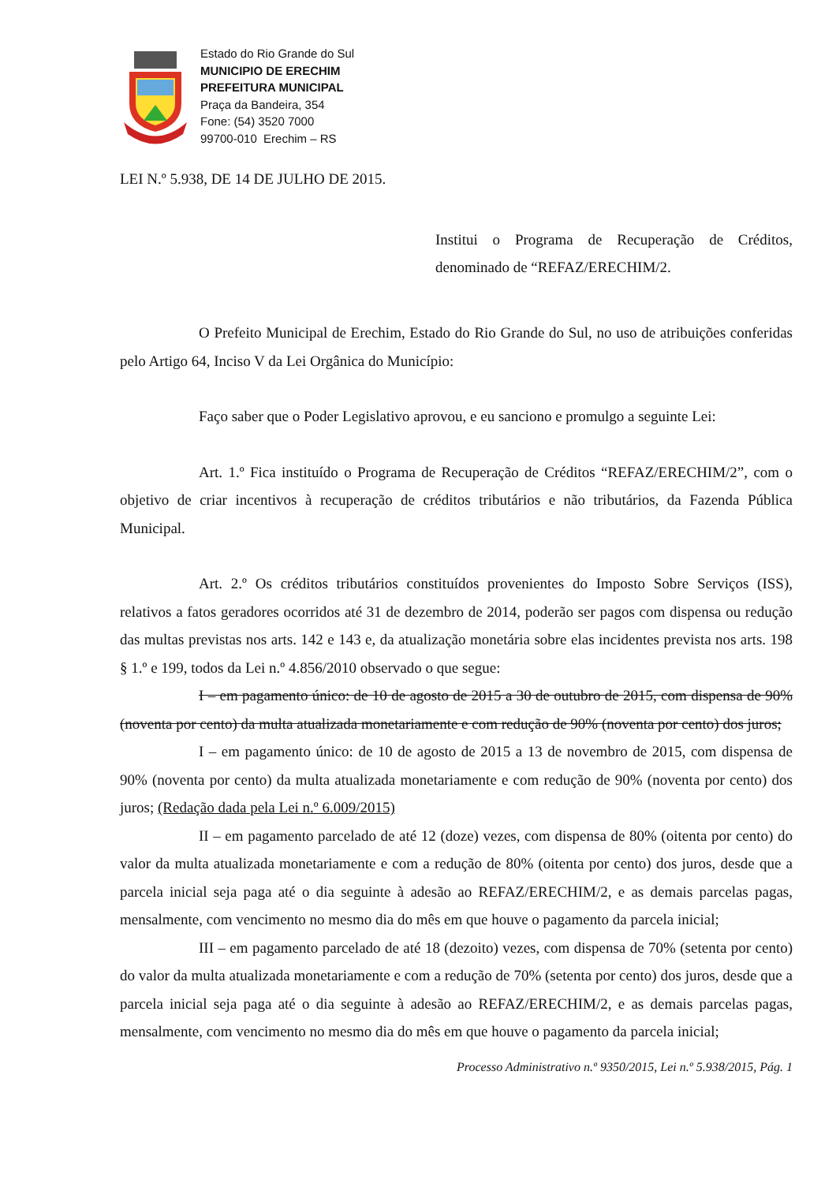Estado do Rio Grande do Sul
MUNICIPIO DE ERECHIM
PREFEITURA MUNICIPAL
Praça da Bandeira, 354
Fone: (54) 3520 7000
99700-010 Erechim – RS
LEI N.º 5.938, DE 14 DE JULHO DE 2015.
Institui o Programa de Recuperação de Créditos, denominado de “REFAZ/ERECHIM/2.
O Prefeito Municipal de Erechim, Estado do Rio Grande do Sul, no uso de atribuições conferidas pelo Artigo 64, Inciso V da Lei Orgânica do Município:
Faço saber que o Poder Legislativo aprovou, e eu sanciono e promulgo a seguinte Lei:
Art. 1.º Fica instituído o Programa de Recuperação de Créditos “REFAZ/ERECHIM/2”, com o objetivo de criar incentivos à recuperação de créditos tributários e não tributários, da Fazenda Pública Municipal.
Art. 2.º Os créditos tributários constituídos provenientes do Imposto Sobre Serviços (ISS), relativos a fatos geradores ocorridos até 31 de dezembro de 2014, poderão ser pagos com dispensa ou redução das multas previstas nos arts. 142 e 143 e, da atualização monetária sobre elas incidentes prevista nos arts. 198 § 1.º e 199, todos da Lei n.º 4.856/2010 observado o que segue:
I – em pagamento único: de 10 de agosto de 2015 a 30 de outubro de 2015, com dispensa de 90% (noventa por cento) da multa atualizada monetariamente e com redução de 90% (noventa por cento) dos juros;
I – em pagamento único: de 10 de agosto de 2015 a 13 de novembro de 2015, com dispensa de 90% (noventa por cento) da multa atualizada monetariamente e com redução de 90% (noventa por cento) dos juros; (Redação dada pela Lei n.º 6.009/2015)
II – em pagamento parcelado de até 12 (doze) vezes, com dispensa de 80% (oitenta por cento) do valor da multa atualizada monetariamente e com a redução de 80% (oitenta por cento) dos juros, desde que a parcela inicial seja paga até o dia seguinte à adesão ao REFAZ/ERECHIM/2, e as demais parcelas pagas, mensalmente, com vencimento no mesmo dia do mês em que houve o pagamento da parcela inicial;
III – em pagamento parcelado de até 18 (dezoito) vezes, com dispensa de 70% (setenta por cento) do valor da multa atualizada monetariamente e com a redução de 70% (setenta por cento) dos juros, desde que a parcela inicial seja paga até o dia seguinte à adesão ao REFAZ/ERECHIM/2, e as demais parcelas pagas, mensalmente, com vencimento no mesmo dia do mês em que houve o pagamento da parcela inicial;
Processo Administrativo n.º 9350/2015, Lei n.º 5.938/2015, Pág. 1